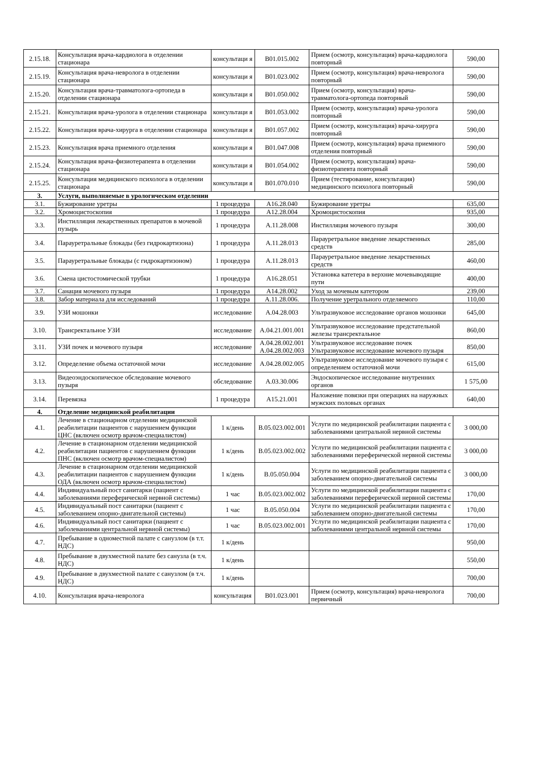| 2.15.18. | Консультация врача-кардиолога в отделении стационара | консультаци я | В01.015.002 | Прием (осмотр, консультация) врача-кардиолога повторный | 590,00 |
| 2.15.19. | Консультация врача-невролога в отделении стационара | консультаци я | В01.023.002 | Прием (осмотр, консультация) врача-невролога повторный | 590,00 |
| 2.15.20. | Консультация врача-травматолога-ортопеда в отделении стационара | консультаци я | В01.050.002 | Прием (осмотр, консультация) врача-травматолога-ортопеда повторный | 590,00 |
| 2.15.21. | Консультация врача-уролога в отделении стационара | консультаци я | В01.053.002 | Прием (осмотр, консультация) врача-уролога повторный | 590,00 |
| 2.15.22. | Консультация врача-хирурга в отделении стационара | консультаци я | В01.057.002 | Прием (осмотр, консультация) врача-хирурга повторный | 590,00 |
| 2.15.23. | Консультация врача приемного отделения | консультаци я | В01.047.008 | Прием (осмотр, консультация) врача приемного отделения повторный | 590,00 |
| 2.15.24. | Консультация врача-физиотерапевта в отделении стационара | консультаци я | В01.054.002 | Прием (осмотр, консультация) врача-физиотерапевта повторный | 590,00 |
| 2.15.25. | Консультация медицинского психолога в отделении стационара | консультаци я | В01.070.010 | Прием (тестирование, консультация) медицинского психолога повторный | 590,00 |
| 3. | Услуги, выполняемые в урологическом отделении | | | | |
| 3.1. | Бужирование уретры | 1 процедура | А16.28.040 | Бужирование уретры | 635,00 |
| 3.2. | Хромоцистоскопия | 1 процедура | А12.28.004 | Хромоцистоскопия | 935,00 |
| 3.3. | Инстилляция лекарственных препаратов в мочевой пузырь | 1 процедура | А.11.28.008 | Инстилляция мочевого пузыря | 300,00 |
| 3.4. | Парауретральные блокады (без гидрокартизона) | 1 процедура | А.11.28.013 | Парауретральное введение лекарственных средств | 285,00 |
| 3.5. | Парауретральные блокады (с гидрокартизоном) | 1 процедура | А.11.28.013 | Парауретральное введение лекарственных средств | 460,00 |
| 3.6. | Смена цистостомической трубки | 1 процедура | А16.28.051 | Установка катетера в верхние мочевыводящие пути | 400,00 |
| 3.7. | Санация мочевого пузыря | 1 процедура | А14.28.002 | Уход за мочевым катетором | 239,00 |
| 3.8. | Забор материала для исследований | 1 процедура | А.11.28.006. | Получение уретрального отделяемого | 110,00 |
| 3.9. | УЗИ мошонки | исследование | А.04.28.003 | Ультразвуковое исследование органов мошонки | 645,00 |
| 3.10. | Трансректальное УЗИ | исследование | А.04.21.001.001 | Ультразвуковое исследование предстательной железы трансректальное | 860,00 |
| 3.11. | УЗИ почек и мочевого пузыря | исследование | А.04.28.002.001 А.04.28.002.003 | Ультразвуковое исследование почек Ультразвуковое исследование мочевого пузыря | 850,00 |
| 3.12. | Определение объема остаточной мочи | исследование | А.04.28.002.005 | Ультразвуковое исследование мочевого пузыря с определением остаточной мочи | 615,00 |
| 3.13. | Видеоэндоскопическое обследование мочевого пузыря | обследование | А.03.30.006 | Эндоскопическое исследование внутренних органов | 1 575,00 |
| 3.14. | Перевязка | 1 процедура | А15.21.001 | Наложение повязки при операциях на наружных мужских половых органах | 640,00 |
| 4. | Отделение медицинской реабилитации | | | | |
| 4.1. | Лечение в стационарном отделении медицинской реабилитации пациентов с нарушением функции ЦНС (включен осмотр врачом-специалистом) | 1 к/день | В.05.023.002.001 | Услуги по медицинской реабилитации пациента с заболеваниями центральной нервной системы | 3 000,00 |
| 4.2. | Лечение в стационарном отделении медицинской реабилитации пациентов с нарушением функции ПНС (включен осмотр врачом-специалистом) | 1 к/день | В.05.023.002.002 | Услуги по медицинской реабилитации пациента с заболеваниями переферической нервной системы | 3 000,00 |
| 4.3. | Лечение в стационарном отделении медицинской реабилитации пациентов с нарушением функции ОДА (включен осмотр врачом-специалистом) | 1 к/день | В.05.050.004 | Услуги по медицинской реабилитации пациента с заболеванием опорно-двигательной системы | 3 000,00 |
| 4.4. | Индивидуальный пост санитарки (пациент с заболеваниями переферической нервной системы) | 1 час | В.05.023.002.002 | Услуги по медицинской реабилитации пациента с заболеваниями переферической нервной системы | 170,00 |
| 4.5. | Индивидуальный пост санитарки (пациент с заболеванием опорно-двигательной системы) | 1 час | В.05.050.004 | Услуги по медицинской реабилитации пациента с заболеванием опорно-двигательной системы | 170,00 |
| 4.6. | Индивидуальный пост санитарки (пациент с заболеваниями центральной нервной системы) | 1 час | В.05.023.002.001 | Услуги по медицинской реабилитации пациента с заболеваниями центральной нервной системы | 170,00 |
| 4.7. | Пребывание в одноместной палате с санузлом (в т.т. НДС) | 1 к/день | | | 950,00 |
| 4.8. | Пребывание в двухместной палате без санузла (в т.ч. НДС) | 1 к/день | | | 550,00 |
| 4.9. | Пребывание в двухместной палате с санузлом (в т.ч. НДС) | 1 к/день | | | 700,00 |
| 4.10. | Консультация врача-невролога | консультация | В01.023.001 | Прием (осмотр, консультация) врача-невролога первичный | 700,00 |